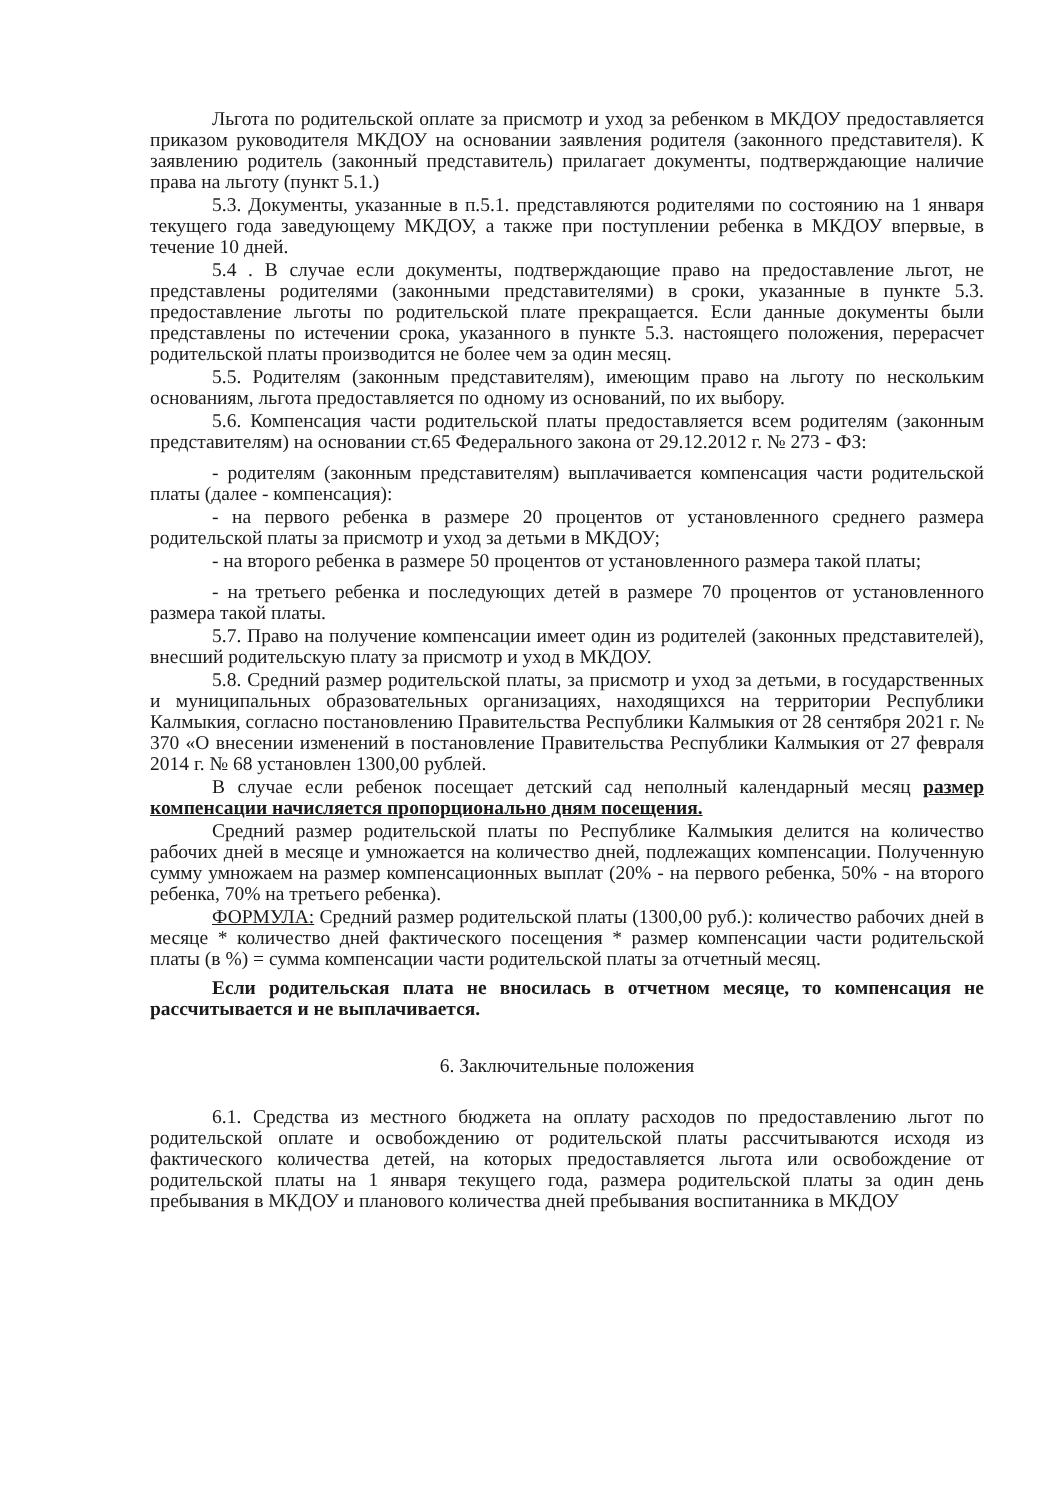Льгота по родительской оплате за присмотр и уход за ребенком в МКДОУ предоставляется приказом руководителя МКДОУ на основании заявления родителя (законного представителя). К заявлению родитель (законный представитель) прилагает документы, подтверждающие наличие права на льготу (пункт 5.1.)
5.3. Документы, указанные в п.5.1. представляются родителями по состоянию на 1 января текущего года заведующему МКДОУ, а также при поступлении ребенка в МКДОУ впервые, в течение 10 дней.
5.4 . В случае если документы, подтверждающие право на предоставление льгот, не представлены родителями (законными представителями) в сроки, указанные в пункте 5.3. предоставление льготы по родительской плате прекращается. Если данные документы были представлены по истечении срока, указанного в пункте 5.3. настоящего положения, перерасчет родительской платы производится не более чем за один месяц.
5.5. Родителям (законным представителям), имеющим право на льготу по нескольким основаниям, льгота предоставляется по одному из оснований, по их выбору.
5.6. Компенсация части родительской платы предоставляется всем родителям (законным представителям) на основании ст.65 Федерального закона от 29.12.2012 г. № 273 - ФЗ:
- родителям (законным представителям) выплачивается компенсация части родительской платы (далее - компенсация):
- на первого ребенка в размере 20 процентов от установленного среднего размера родительской платы за присмотр и уход за детьми в МКДОУ;
- на второго ребенка в размере 50 процентов от установленного размера такой платы;
- на третьего ребенка и последующих детей в размере 70 процентов от установленного размера такой платы.
5.7. Право на получение компенсации имеет один из родителей (законных представителей), внесший родительскую плату за присмотр и уход в МКДОУ.
5.8. Средний размер родительской платы, за присмотр и уход за детьми, в государственных и муниципальных образовательных организациях, находящихся на территории Республики Калмыкия, согласно постановлению Правительства Республики Калмыкия от 28 сентября 2021 г. № 370 «О внесении изменений в постановление Правительства Республики Калмыкия от 27 февраля 2014 г. № 68 установлен 1300,00 рублей.
В случае если ребенок посещает детский сад неполный календарный месяц размер компенсации начисляется пропорционально дням посещения.
Средний размер родительской платы по Республике Калмыкия делится на количество рабочих дней в месяце и умножается на количество дней, подлежащих компенсации. Полученную сумму умножаем на размер компенсационных выплат (20% - на первого ребенка, 50% - на второго ребенка, 70% на третьего ребенка).
ФОРМУЛА: Средний размер родительской платы (1300,00 руб.): количество рабочих дней в месяце * количество дней фактического посещения * размер компенсации части родительской платы (в %) = сумма компенсации части родительской платы за отчетный месяц.
Если родительская плата не вносилась в отчетном месяце, то компенсация не рассчитывается и не выплачивается.
6. Заключительные положения
6.1. Средства из местного бюджета на оплату расходов по предоставлению льгот по родительской оплате и освобождению от родительской платы рассчитываются исходя из фактического количества детей, на которых предоставляется льгота или освобождение от родительской платы на 1 января текущего года, размера родительской платы за один день пребывания в МКДОУ и планового количества дней пребывания воспитанника в МКДОУ